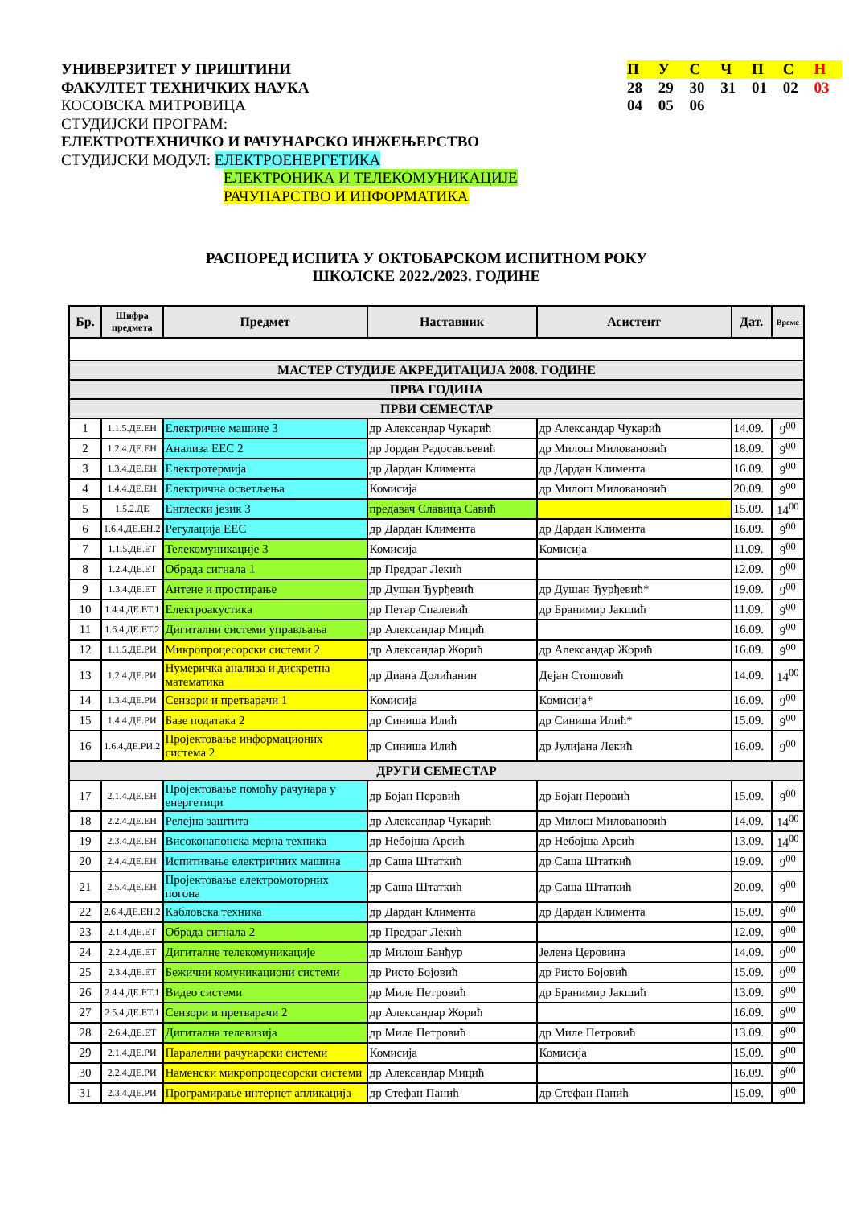УНИВЕРЗИТЕТ У ПРИШТИНИ
ФАКУЛТЕТ ТЕХНИЧКИХ НАУКА
КОСОВСКА МИТРОВИЦА
СТУДИЈСКИ ПРОГРАМ:
ЕЛЕКТРОТЕХНИЧКО И РАЧУНАРСКО ИНЖЕЊЕРСТВО
СТУДИЈСКИ МОДУЛ: ЕЛЕКТРОЕНЕРГЕТИКА
ЕЛЕКТРОНИКА И ТЕЛЕКОМУНИКАЦИЈЕ
РАЧУНАРСТВО И ИНФОРМАТИКА
П У С Ч П С Н
28 29 30 31 01 02 03
04 05 06
РАСПОРЕД ИСПИТА У ОКТОБАРСКОМ ИСПИТНОМ РОКУ
ШКОЛСКЕ 2022./2023. ГОДИНЕ
| Бр. | Шифра предмета | Предмет | Наставник | Асистент | Дат. | Време |
| --- | --- | --- | --- | --- | --- | --- |
| МАСТЕР СТУДИЈЕ АКРЕДИТАЦИЈА 2008. ГОДИНЕ | | | | | | |
| ПРВА ГОДИНА | | | | | | |
| ПРВИ СЕМЕСТАР | | | | | | |
| 1 | 1.1.5.ДЕ.ЕН | Електричне машине 3 | др Александар Чукарић | др Александар Чукарић | 14.09. | 9<sup>00</sup> |
| 2 | 1.2.4.ДЕ.ЕН | Анализа ЕЕС 2 | др Јордан Радосављевић | др Милош Миловановић | 18.09. | 9<sup>00</sup> |
| 3 | 1.3.4.ДЕ.ЕН | Електротермија | др Дардан Климента | др Дардан Климента | 16.09. | 9<sup>00</sup> |
| 4 | 1.4.4.ДЕ.ЕН | Електрична осветљења | Комисија | др Милош Миловановић | 20.09. | 9<sup>00</sup> |
| 5 | 1.5.2.ДЕ | Енглески језик 3 | предавач Славица Савић | | 15.09. | 14<sup>00</sup> |
| 6 | 1.6.4.ДЕ.ЕН.2 | Регулација ЕЕС | др Дардан Климента | др Дардан Климента | 16.09. | 9<sup>00</sup> |
| 7 | 1.1.5.ДЕ.ЕТ | Телекомуникације 3 | Комисија | Комисија | 11.09. | 9<sup>00</sup> |
| 8 | 1.2.4.ДЕ.ЕТ | Обрада сигнала 1 | др Предраг Лекић | | 12.09. | 9<sup>00</sup> |
| 9 | 1.3.4.ДЕ.ЕТ | Антене и простирање | др Душан Ђурђевић | др Душан Ђурђевић* | 19.09. | 9<sup>00</sup> |
| 10 | 1.4.4.ДЕ.ЕТ.1 | Електроакустика | др Петар Спалевић | др Бранимир Јакшић | 11.09. | 9<sup>00</sup> |
| 11 | 1.6.4.ДЕ.ЕТ.2 | Дигитални системи управљања | др Александар Мицић | | 16.09. | 9<sup>00</sup> |
| 12 | 1.1.5.ДЕ.РИ | Микропроцесорски системи 2 | др Александар Жорић | др Александар Жорић | 16.09. | 9<sup>00</sup> |
| 13 | 1.2.4.ДЕ.РИ | Нумеричка анализа и дискретна математика | др Диана Долићанин | Дејан Стошовић | 14.09. | 14<sup>00</sup> |
| 14 | 1.3.4.ДЕ.РИ | Сензори и претварачи 1 | Комисија | Комисија* | 16.09. | 9<sup>00</sup> |
| 15 | 1.4.4.ДЕ.РИ | Базе података 2 | др Синиша Илић | др Синиша Илић* | 15.09. | 9<sup>00</sup> |
| 16 | 1.6.4.ДЕ.РИ.2 | Пројектовање информационих система 2 | др Синиша Илић | др Јулијана Лекић | 16.09. | 9<sup>00</sup> |
| ДРУГИ СЕМЕСТАР | | | | | | |
| 17 | 2.1.4.ДЕ.ЕН | Пројектовање помоћу рачунара у енергетици | др Бојан Перовић | др Бојан Перовић | 15.09. | 9<sup>00</sup> |
| 18 | 2.2.4.ДЕ.ЕН | Релејна заштита | др Александар Чукарић | др Милош Миловановић | 14.09. | 14<sup>00</sup> |
| 19 | 2.3.4.ДЕ.ЕН | Високонапонска мерна техника | др Небојша Арсић | др Небојша Арсић | 13.09. | 14<sup>00</sup> |
| 20 | 2.4.4.ДЕ.ЕН | Испитивање електричних машина | др Саша Штаткић | др Саша Штаткић | 19.09. | 9<sup>00</sup> |
| 21 | 2.5.4.ДЕ.ЕН | Пројектовање електромоторних погона | др Саша Штаткић | др Саша Штаткић | 20.09. | 9<sup>00</sup> |
| 22 | 2.6.4.ДЕ.ЕН.2 | Кабловска техника | др Дардан Климента | др Дардан Климента | 15.09. | 9<sup>00</sup> |
| 23 | 2.1.4.ДЕ.ЕТ | Обрада сигнала 2 | др Предраг Лекић | | 12.09. | 9<sup>00</sup> |
| 24 | 2.2.4.ДЕ.ЕТ | Дигиталне телекомуникације | др Милош Банђур | Јелена Церовина | 14.09. | 9<sup>00</sup> |
| 25 | 2.3.4.ДЕ.ЕТ | Бежични комуникациони системи | др Ристо Бојовић | др Ристо Бојовић | 15.09. | 9<sup>00</sup> |
| 26 | 2.4.4.ДЕ.ЕТ.1 | Видео системи | др Миле Петровић | др Бранимир Јакшић | 13.09. | 9<sup>00</sup> |
| 27 | 2.5.4.ДЕ.ЕТ.1 | Сензори и претварачи 2 | др Александар Жорић | | 16.09. | 9<sup>00</sup> |
| 28 | 2.6.4.ДЕ.ЕТ | Дигитална телевизија | др Миле Петровић | др Миле Петровић | 13.09. | 9<sup>00</sup> |
| 29 | 2.1.4.ДЕ.РИ | Паралелни рачунарски системи | Комисија | Комисија | 15.09. | 9<sup>00</sup> |
| 30 | 2.2.4.ДЕ.РИ | Наменски микропроцесорски системи | др Александар Мицић | | 16.09. | 9<sup>00</sup> |
| 31 | 2.3.4.ДЕ.РИ | Програмирање интернет апликација | др Стефан Панић | др Стефан Панић | 15.09. | 9<sup>00</sup> |